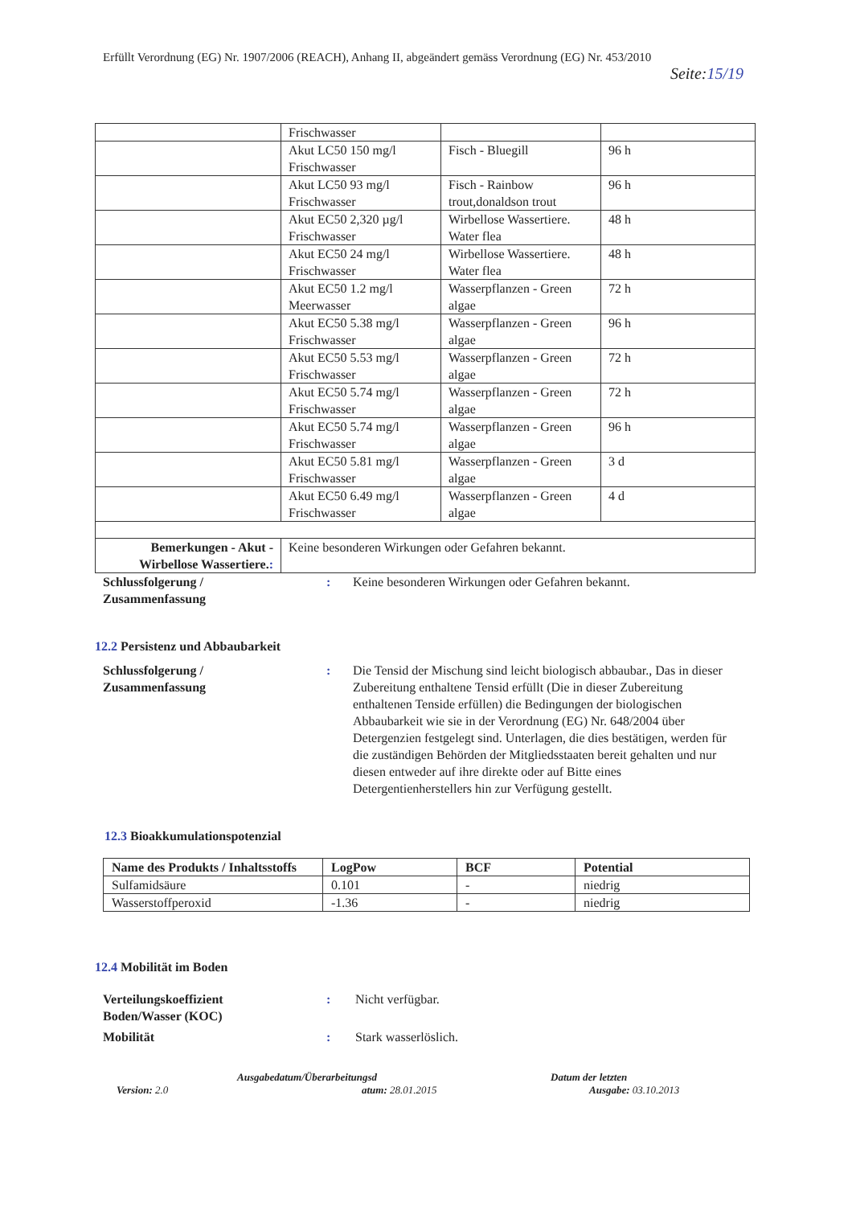Erfüllt Verordnung (EG) Nr. 1907/2006 (REACH), Anhang II, abgeändert gemäss Verordnung (EG) Nr. 453/2010
Seite:15/19
| | Frischwasser | | |
| | Akut LC50 150 mg/l Frischwasser | Fisch - Bluegill | 96 h |
| | Akut LC50 93 mg/l Frischwasser | Fisch - Rainbow trout,donaldson trout | 96 h |
| | Akut EC50 2,320 µg/l Frischwasser | Wirbellose Wassertiere. Water flea | 48 h |
| | Akut EC50 24 mg/l Frischwasser | Wirbellose Wassertiere. Water flea | 48 h |
| | Akut EC50 1.2 mg/l Meerwasser | Wasserpflanzen - Green algae | 72 h |
| | Akut EC50 5.38 mg/l Frischwasser | Wasserpflanzen - Green algae | 96 h |
| | Akut EC50 5.53 mg/l Frischwasser | Wasserpflanzen - Green algae | 72 h |
| | Akut EC50 5.74 mg/l Frischwasser | Wasserpflanzen - Green algae | 72 h |
| | Akut EC50 5.74 mg/l Frischwasser | Wasserpflanzen - Green algae | 96 h |
| | Akut EC50 5.81 mg/l Frischwasser | Wasserpflanzen - Green algae | 3 d |
| | Akut EC50 6.49 mg/l Frischwasser | Wasserpflanzen - Green algae | 4 d |
| Bemerkungen - Akut - Wirbellose Wassertiere. : | Keine besonderen Wirkungen oder Gefahren bekannt. | | |
Schlussfolgerung /
Zusammenfassung
: Keine besonderen Wirkungen oder Gefahren bekannt.
12.2 Persistenz und Abbaubarkeit
Schlussfolgerung /
Zusammenfassung
: Die Tensid der Mischung sind leicht biologisch abbaubar., Das in dieser Zubereitung enthaltene Tensid erfüllt (Die in dieser Zubereitung enthaltenen Tenside erfüllen) die Bedingungen der biologischen Abbaubarkeit wie sie in der Verordnung (EG) Nr. 648/2004 über Detergenzien festgelegt sind. Unterlagen, die dies bestätigen, werden für die zuständigen Behörden der Mitgliedsstaaten bereit gehalten und nur diesen entweder auf ihre direkte oder auf Bitte eines Detergentienherstellers hin zur Verfügung gestellt.
12.3 Bioakkumulationspotenzial
| Name des Produkts / Inhaltsstoffs | LogPow | BCF | Potential |
| --- | --- | --- | --- |
| Sulfamidsäure | 0.101 | - | niedrig |
| Wasserstoffperoxid | -1.36 | - | niedrig |
12.4 Mobilität im Boden
Verteilungskoeffizient
Boden/Wasser (KOC)
: Nicht verfügbar.
Mobilität : Stark wasserlöslich.
Version: 2.0
Ausgabedatum/Überarbeitungsd
atum: 28.01.2015
Datum der letzten
Ausgabe: 03.10.2013